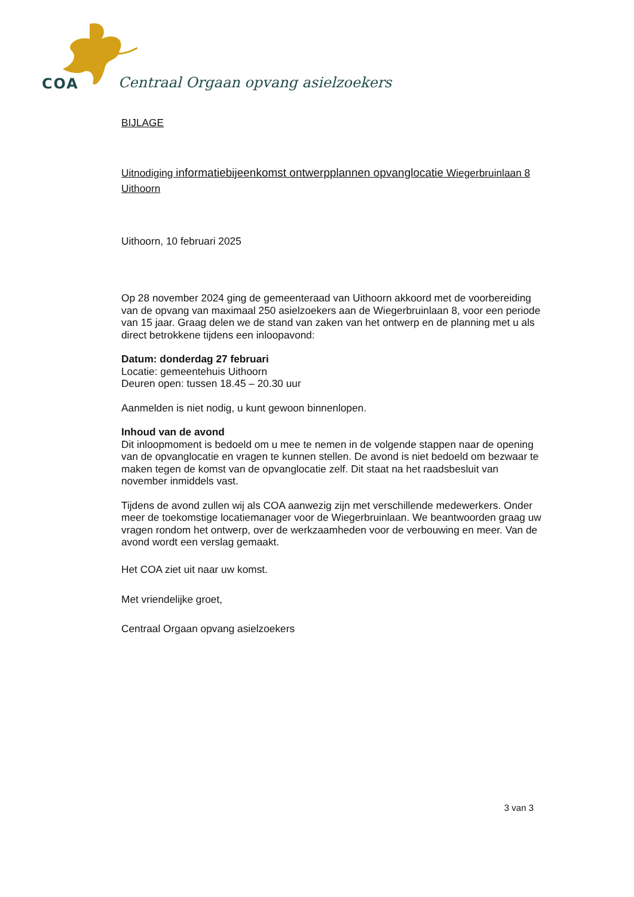COA
Centraal Orgaan opvang asielzoekers
BIJLAGE
Uitnodiging informatiebijeenkomst ontwerpplannen opvanglocatie Wiegerbruinlaan 8 Uithoorn
Uithoorn, 10 februari 2025
Op 28 november 2024 ging de gemeenteraad van Uithoorn akkoord met de voorbereiding van de opvang van maximaal 250 asielzoekers aan de Wiegerbruinlaan 8, voor een periode van 15 jaar. Graag delen we de stand van zaken van het ontwerp en de planning met u als direct betrokkene tijdens een inloopavond:
Datum: donderdag 27 februari
Locatie: gemeentehuis Uithoorn
Deuren open: tussen 18.45 – 20.30 uur
Aanmelden is niet nodig, u kunt gewoon binnenlopen.
Inhoud van de avond
Dit inloopmoment is bedoeld om u mee te nemen in de volgende stappen naar de opening van de opvanglocatie en vragen te kunnen stellen. De avond is niet bedoeld om bezwaar te maken tegen de komst van de opvanglocatie zelf. Dit staat na het raadsbesluit van november inmiddels vast.
Tijdens de avond zullen wij als COA aanwezig zijn met verschillende medewerkers. Onder meer de toekomstige locatiemanager voor de Wiegerbruinlaan. We beantwoorden graag uw vragen rondom het ontwerp, over de werkzaamheden voor de verbouwing en meer. Van de avond wordt een verslag gemaakt.
Het COA ziet uit naar uw komst.
Met vriendelijke groet,
Centraal Orgaan opvang asielzoekers
3 van 3